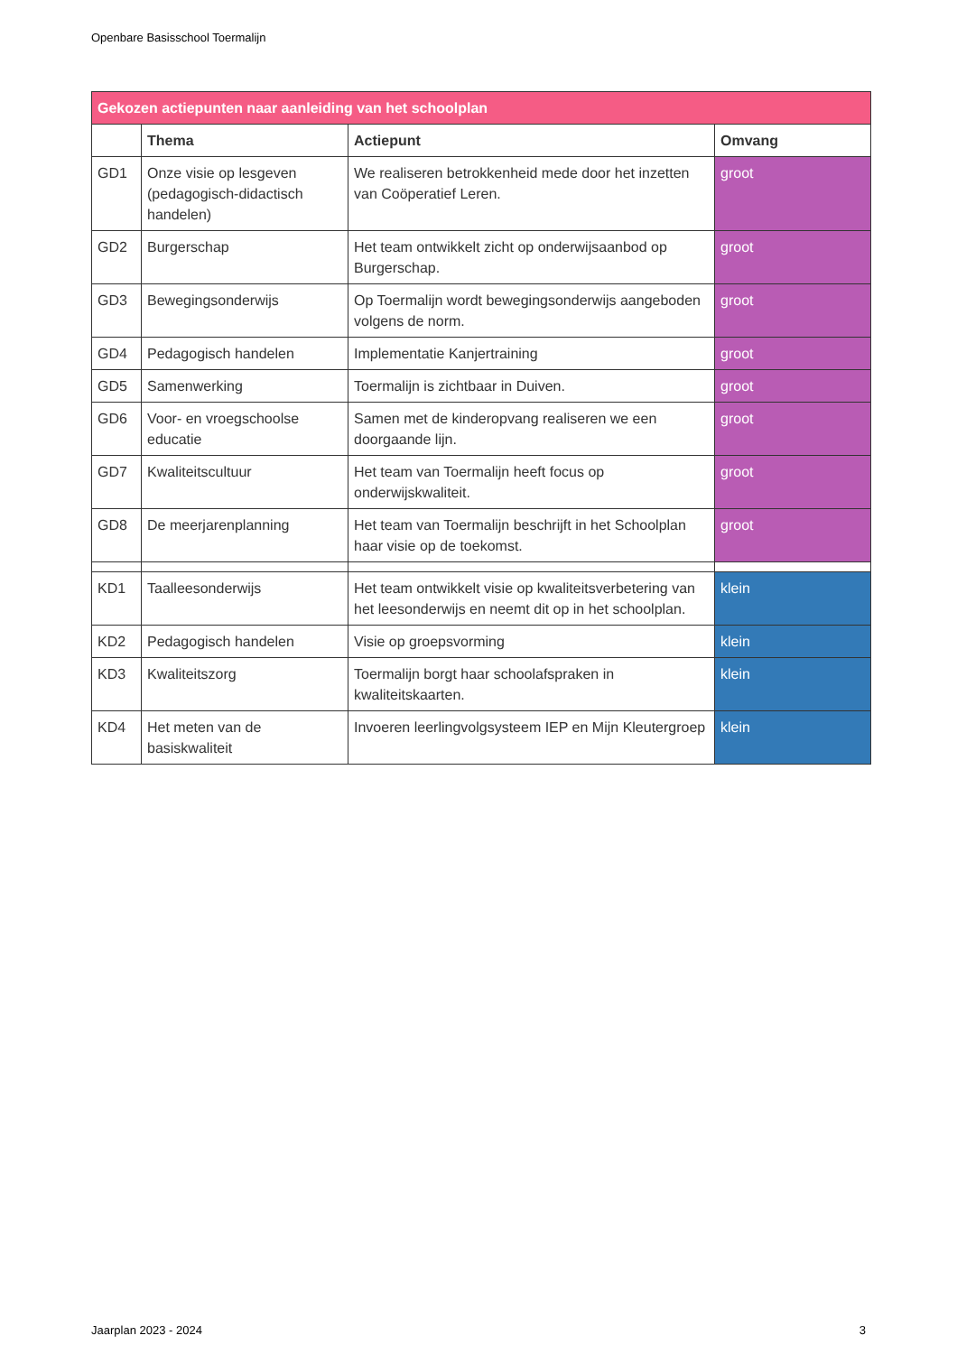Openbare Basisschool Toermalijn
| Gekozen actiepunten naar aanleiding van het schoolplan | | | |
| --- | --- | --- | --- |
| | Thema | Actiepunt | Omvang |
| GD1 | Onze visie op lesgeven (pedagogisch-didactisch handelen) | We realiseren betrokkenheid mede door het inzetten van Coöperatief Leren. | groot |
| GD2 | Burgerschap | Het team ontwikkelt zicht op onderwijsaanbod op Burgerschap. | groot |
| GD3 | Bewegingsonderwijs | Op Toermalijn wordt bewegingsonderwijs aangeboden volgens de norm. | groot |
| GD4 | Pedagogisch handelen | Implementatie Kanjertraining | groot |
| GD5 | Samenwerking | Toermalijn is zichtbaar in Duiven. | groot |
| GD6 | Voor- en vroegschoolse educatie | Samen met de kinderopvang realiseren we een doorgaande lijn. | groot |
| GD7 | Kwaliteitscultuur | Het team van Toermalijn heeft focus op onderwijskwaliteit. | groot |
| GD8 | De meerjarenplanning | Het team van Toermalijn beschrijft in het Schoolplan haar visie op de toekomst. | groot |
| KD1 | Taalleesonderwijs | Het team ontwikkelt visie op kwaliteitsverbetering van het leesonderwijs en neemt dit op in het schoolplan. | klein |
| KD2 | Pedagogisch handelen | Visie op groepsvorming | klein |
| KD3 | Kwaliteitszorg | Toermalijn borgt haar schoolafspraken in kwaliteitskaarten. | klein |
| KD4 | Het meten van de basiskwaliteit | Invoeren leerlingvolgsysteem IEP en Mijn Kleutergroep | klein |
Jaarplan 2023 - 2024 3